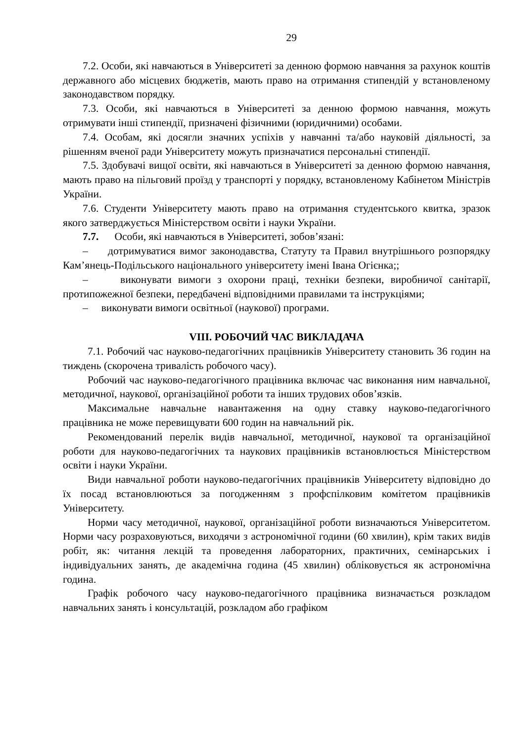29
7.2. Особи, які навчаються в Університеті за денною формою навчання за рахунок коштів державного або місцевих бюджетів, мають право на отримання стипендій у встановленому законодавством порядку.
7.3. Особи, які навчаються в Університеті за денною формою навчання, можуть отримувати інші стипендії, призначені фізичними (юридичними) особами.
7.4. Особам, які досягли значних успіхів у навчанні та/або науковій діяльності, за рішенням вченої ради Університету можуть призначатися персональні стипендії.
7.5. Здобувачі вищої освіти, які навчаються в Університеті за денною формою навчання, мають право на пільговий проїзд у транспорті у порядку, встановленому Кабінетом Міністрів України.
7.6. Студенти Університету мають право на отримання студентського квитка, зразок якого затверджується Міністерством освіти і науки України.
7.7. Особи, які навчаються в Університеті, зобов’язані:
– дотримуватися вимог законодавства, Статуту та Правил внутрішнього розпорядку Кам’янець-Подільського національного університету імені Івана Огієнка;;
– виконувати вимоги з охорони праці, техніки безпеки, виробничої санітарії, протипожежної безпеки, передбачені відповідними правилами та інструкціями;
– виконувати вимоги освітньої (наукової) програми.
VIII. РОБОЧИЙ ЧАС ВИКЛАДАЧА
7.1. Робочий час науково-педагогічних працівників Університету становить 36 годин на тиждень (скорочена тривалість робочого часу).
Робочий час науково-педагогічного працівника включає час виконання ним навчальної, методичної, наукової, організаційної роботи та інших трудових обов’язків.
Максимальне навчальне навантаження на одну ставку науково-педагогічного працівника не може перевищувати 600 годин на навчальний рік.
Рекомендований перелік видів навчальної, методичної, наукової та організаційної роботи для науково-педагогічних та наукових працівників встановлюється Міністерством освіти і науки України.
Види навчальної роботи науково-педагогічних працівників Університету відповідно до їх посад встановлюються за погодженням з профспілковим комітетом працівників Університету.
Норми часу методичної, наукової, організаційної роботи визначаються Університетом. Норми часу розраховуються, виходячи з астрономічної години (60 хвилин), крім таких видів робіт, як: читання лекцій та проведення лабораторних, практичних, семінарських і індивідуальних занять, де академічна година (45 хвилин) обліковується як астрономічна година.
Графік робочого часу науково-педагогічного працівника визначається розкладом навчальних занять і консультацій, розкладом або графіком